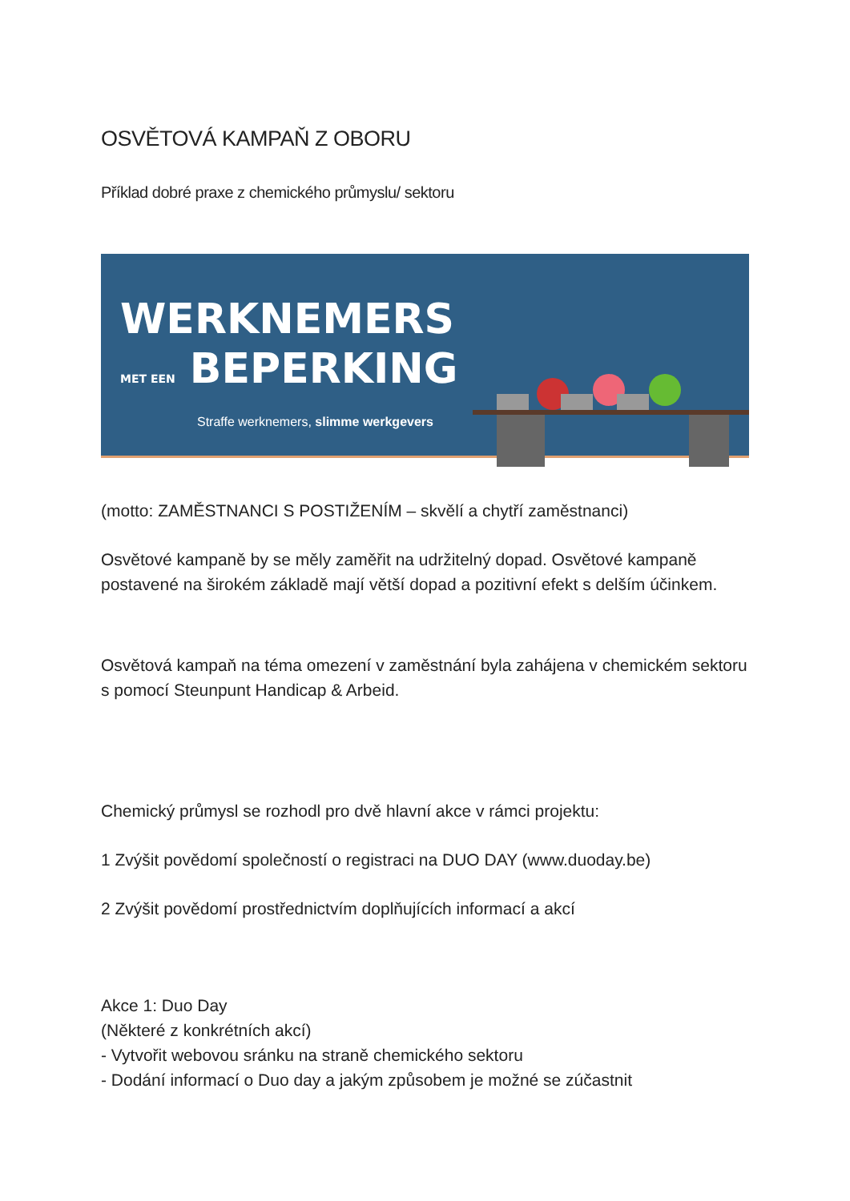OSVĚTOVÁ KAMPAŇ Z OBORU
Příklad dobré praxe z chemického průmyslu/ sektoru
WERKNEMERS
MET EEN BEPERKING
Straffe werknemers, slimme werkgevers
(motto: ZAMĚSTNANCI S POSTIŽENÍM – skvělí a chytří zaměstnanci)
Osvětové kampaně by se měly zaměřit na udržitelný dopad. Osvětové kampaně postavené na širokém základě mají větší dopad a pozitivní efekt s delším účinkem.
Osvětová kampaň na téma omezení v zaměstnání byla zahájena v chemickém sektoru s pomocí Steunpunt Handicap & Arbeid.
Chemický průmysl se rozhodl pro dvě hlavní akce v rámci projektu:
1 Zvýšit povědomí společností o registraci na DUO DAY (www.duoday.be)
2 Zvýšit povědomí prostřednictvím doplňujících informací a akcí
Akce 1: Duo Day
(Některé z konkrétních akcí)
- Vytvořit webovou sránku na straně chemického sektoru
- Dodání informací o Duo day a jakým způsobem je možné se zúčastnit